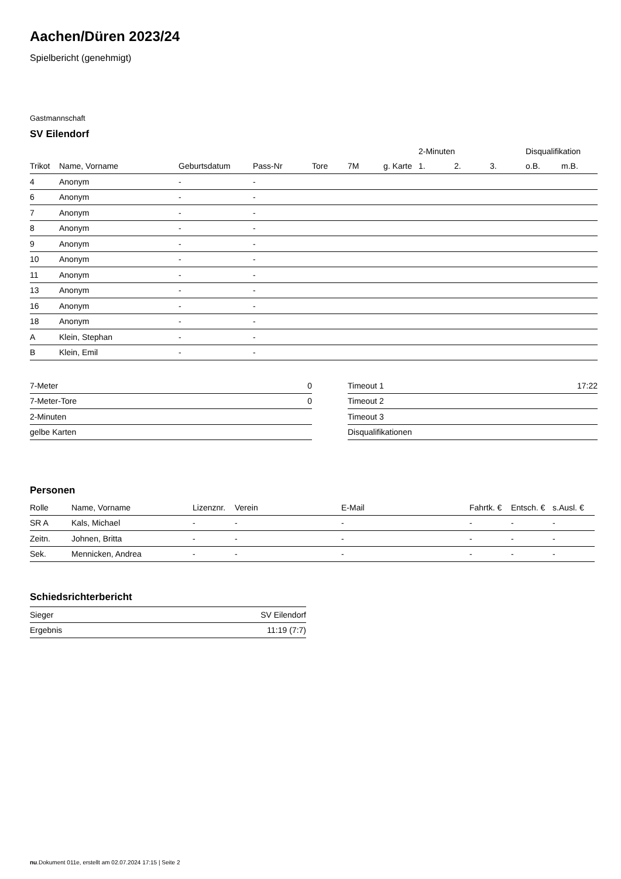Aachen/Düren 2023/24
Spielbericht (genehmigt)
Gastmannschaft
SV Eilendorf
| | | | | | | | 2-Minuten | | | Disqualifikation | |
| --- | --- | --- | --- | --- | --- | --- | --- | --- | --- | --- | --- |
| Trikot | Name, Vorname | Geburtsdatum | Pass-Nr | Tore | 7M | g. Karte | 1. | 2. | 3. | o.B. | m.B. |
| 4 | Anonym | - | - | | | | | | | | |
| 6 | Anonym | - | - | | | | | | | | |
| 7 | Anonym | - | - | | | | | | | | |
| 8 | Anonym | - | - | | | | | | | | |
| 9 | Anonym | - | - | | | | | | | | |
| 10 | Anonym | - | - | | | | | | | | |
| 11 | Anonym | - | - | | | | | | | | |
| 13 | Anonym | - | - | | | | | | | | |
| 16 | Anonym | - | - | | | | | | | | |
| 18 | Anonym | - | - | | | | | | | | |
| A | Klein, Stephan | - | - | | | | | | | | |
| B | Klein, Emil | - | - | | | | | | | | |
| 7-Meter | 0 |
| 7-Meter-Tore | 0 |
| 2-Minuten | |
| gelbe Karten | |
| Timeout 1 | 17:22 |
| Timeout 2 | |
| Timeout 3 | |
| Disqualifikationen | |
Personen
| Rolle | Name, Vorname | Lizenznr. | Verein | E-Mail | Fahrtk. € | Entsch. € | s.Ausl. € |
| --- | --- | --- | --- | --- | --- | --- | --- |
| SR A | Kals, Michael | - | - | - | - | - | - |
| Zeitn. | Johnen, Britta | - | - | - | - | - | - |
| Sek. | Mennicken, Andrea | - | - | - | - | - | - |
Schiedsrichterbericht
| Sieger | SV Eilendorf |
| Ergebnis | 11:19 (7:7) |
nu.Dokument 011e, erstellt am 02.07.2024 17:15 | Seite 2